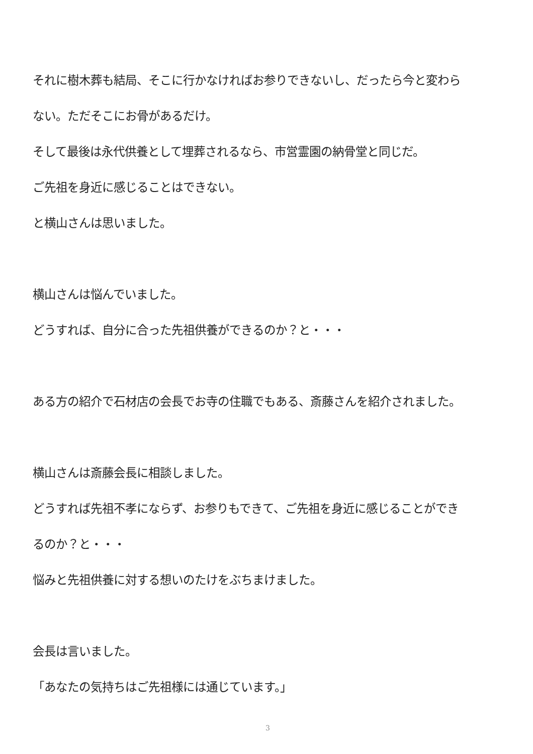それに樹木葬も結局、そこに行かなければお参りできないし、だったら今と変わら
ない。ただそこにお骨があるだけ。
そして最後は永代供養として埋葬されるなら、市営霊園の納骨堂と同じだ。
ご先祖を身近に感じることはできない。
と横山さんは思いました。
横山さんは悩んでいました。
どうすれば、自分に合った先祖供養ができるのか？と・・・
ある方の紹介で石材店の会長でお寺の住職でもある、斎藤さんを紹介されました。
横山さんは斎藤会長に相談しました。
どうすれば先祖不孝にならず、お参りもできて、ご先祖を身近に感じることができ
るのか？と・・・
悩みと先祖供養に対する想いのたけをぶちまけました。
会長は言いました。
「あなたの気持ちはご先祖様には通じています。」
3